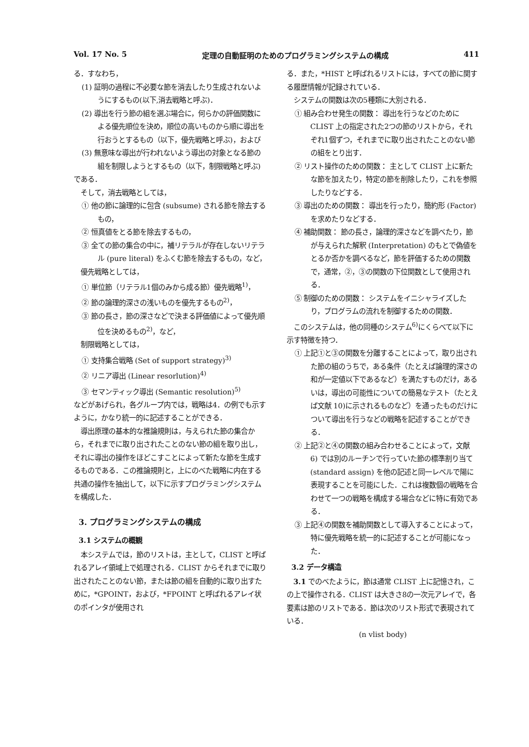Vol. 17 No. 5 定理の自動証明のためのプログラミングシステムの構成 411
る．すなわち，
(1) 証明の過程に不必要な節を消去したり生成されないようにするもの(以下,消去戦略と呼ぶ)．
(2) 導出を行う節の組を選ぶ場合に，何らかの評価関数による優先順位を決め，順位の高いものから順に導出を行おうとするもの（以下，優先戦略と呼ぶ)，および
(3) 無意味な導出が行われないよう導出の対象となる節の組を制限しようとするもの（以下，制限戦略と呼ぶ)
である．
そして，消去戦略としては，
① 他の節に論理的に包含 (subsume) される節を除去するもの，
② 恒真値をとる節を除去するもの，
③ 全ての節の集合の中に，補リテラルが存在しないリテラル (pure literal) をふくむ節を除去するもの，など，
優先戦略としては，
① 単位節（リテラル1個のみから成る節）優先戦略<sup>1)</sup>，
② 節の論理的深さの浅いものを優先するもの<sup>2)</sup>，
③ 節の長さ，節の深さなどで決まる評価値によって優先順位を決めるもの<sup>2)</sup>，など，
制限戦略としては，
① 支持集合戦略 (Set of support strategy)<sup>3)</sup>
② リニア導出 (Linear resorlution)<sup>4)</sup>
③ セマンティック導出 (Semantic resolution)<sup>5)</sup>
などがあげられ，各グループ内では，戦略は4．の例でも示すように，かなり統一的に記述することができる．
導出原理の基本的な推論規則は，与えられた節の集合から，それまでに取り出されたことのない節の組を取り出し，それに導出の操作をほどこすことによって新たな節を生成するものである．この推論規則と，上にのべた戦略に内在する共通の操作を抽出して，以下に示すプログラミングシステムを構成した．
3. プログラミングシステムの構成
3.1 システムの概観
本システムでは，節のリストは，主として，CLIST と呼ばれるアレイ領域上で処理される．CLIST からそれまでに取り出されたことのない節，または節の組を自動的に取り出すために，*GPOINT，および，*FPOINT と呼ばれるアレイ状のポインタが使用され
る．また，*HIST と呼ばれるリストには，すべての節に関する履歴情報が記録されている．
システムの関数は次の5種類に大別される．
① 組み合わせ発生の関数： 導出を行うなどのためにCLIST 上の指定された2つの節のリストから，それぞれ1個ずつ，それまでに取り出されたことのない節の組をとり出す．
② リスト操作のための関数： 主として CLIST 上に新たな節を加えたり，特定の節を削除したり，これを参照したりなどする．
③ 導出のための関数： 導出を行ったり，簡約形 (Factor) を求めたりなどする．
④ 補助関数： 節の長さ，論理的深さなどを調べたり，節が与えられた解釈 (Interpretation) のもとで偽値をとるか否かを調べるなど，節を評価するための関数で，通常，②，③の関数の下位関数として使用される．
⑤ 制御のための関数： システムをイニシャライズしたり，プログラムの流れを制御するための関数．
このシステムは，他の同種のシステム<sup>6)</sup>にくらべて以下に示す特徴を持つ．
① 上記①と③の関数を分離することによって，取り出された節の組のうちで，ある条件（たとえば論理的深さの和が一定値以下であるなど）を満たすものだけ，あるいは，導出の可能性についての簡易なテスト（たとえば文献 10)に示されるものなど）を通ったものだけについて導出を行うなどの戦略を記述することができる．
② 上記②と④の関数の組み合わせることによって，文献 6) では別のルーチンで行っていた節の標準割り当て (standard assign) を他の記述と同一レベルで陽に表現することを可能にした．これは複数個の戦略を合わせて一つの戦略を構成する場合などに特に有効である．
③ 上記④の関数を補助関数として導入することによって，特に優先戦略を統一的に記述することが可能になった．
3.2 データ構造
3.1 でのべたように，節は通常 CLIST 上に記憶され，この上で操作される．CLIST は大きさ8の一次元アレイで，各要素は節のリストである．節は次のリスト形式で表現されている．
(n vlist body)